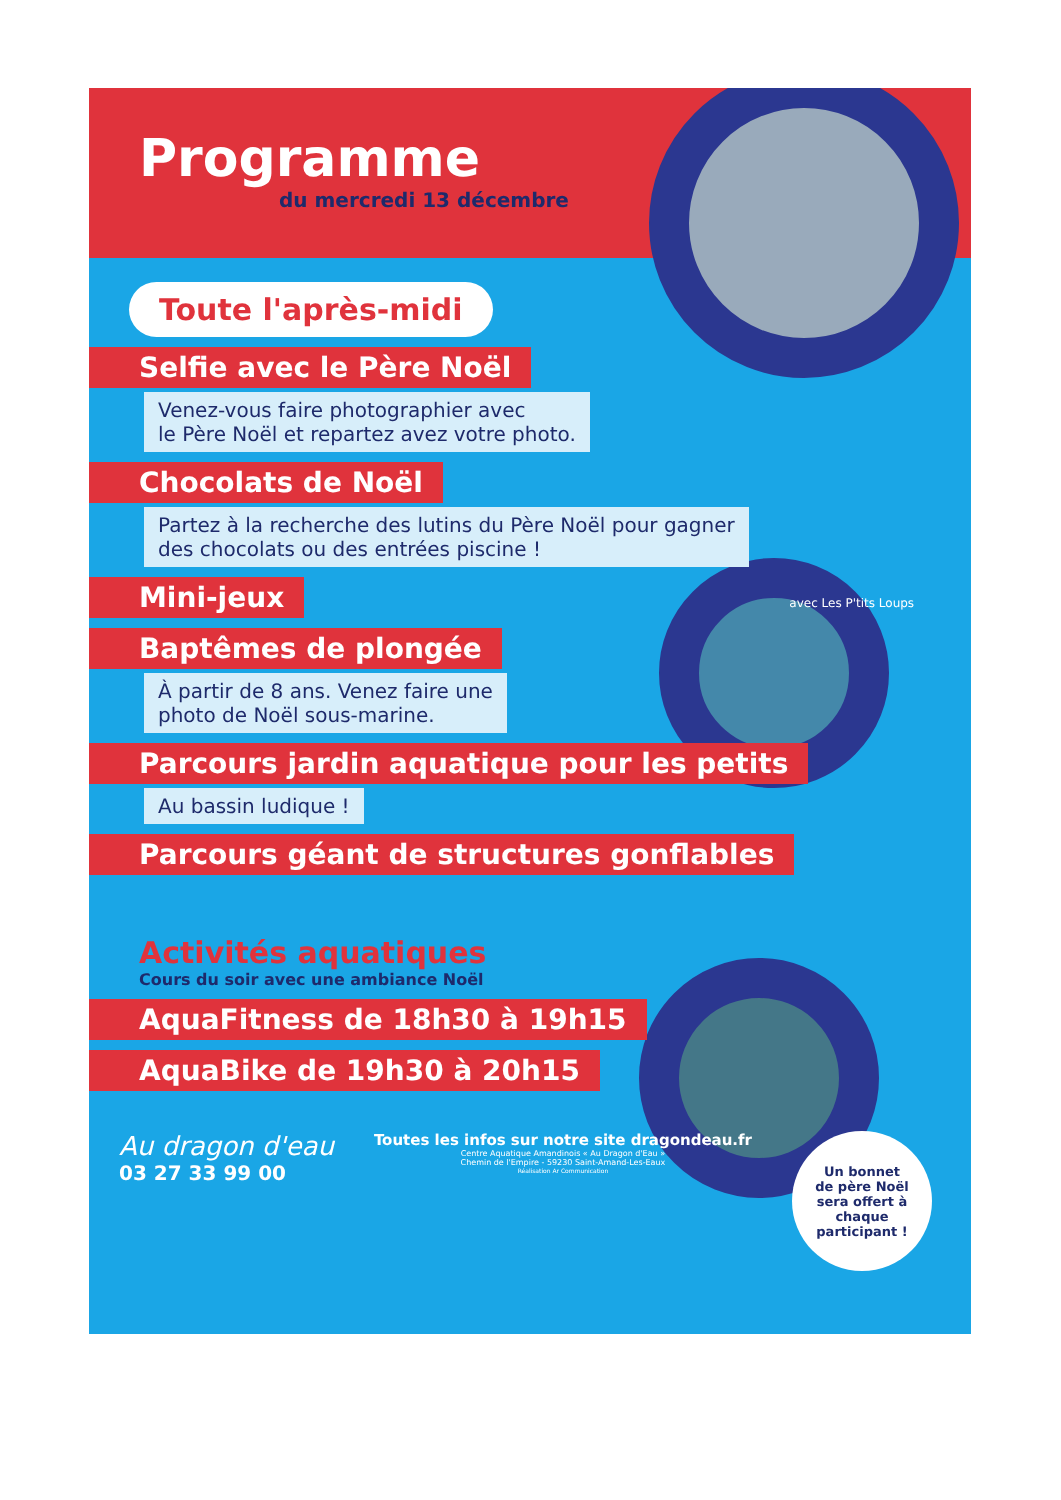Programme
du mercredi 13 décembre
Toute l'après-midi
Selfie avec le Père Noël
Venez-vous faire photographier avec
le Père Noël et repartez avez votre photo.
Chocolats de Noël
Partez à la recherche des lutins du Père Noël pour gagner
des chocolats ou des entrées piscine !
Mini-jeux avec Les P'tits Loups
Baptêmes de plongée
À partir de 8 ans. Venez faire une
photo de Noël sous-marine.
Parcours jardin aquatique pour les petits
Au bassin ludique !
Parcours géant de structures gonflables
Activités aquatiques
Cours du soir avec une ambiance Noël
AquaFitness de 18h30 à 19h15
AquaBike de 19h30 à 20h15
Au dragon d'eau
03 27 33 99 00
Toutes les infos sur notre site dragondeau.fr
Centre Aquatique Amandinois « Au Dragon d'Eau »
Chemin de l'Empire - 59230 Saint-Amand-Les-Eaux
Réalisation Ar Communication
Un bonnet
de père Noël
sera offert à
chaque
participant !